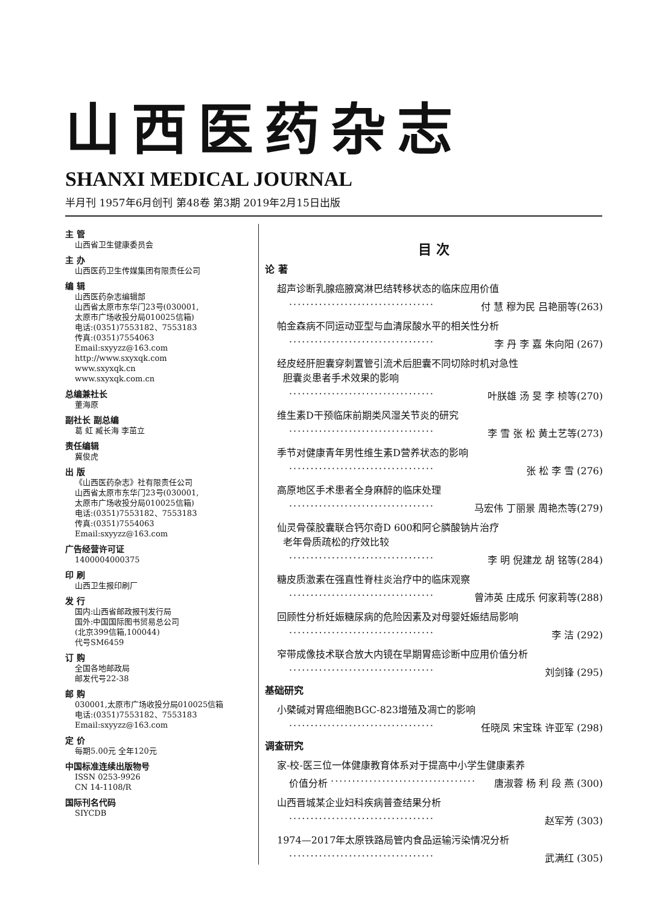山西医药杂志
SHANXI MEDICAL JOURNAL
半月刊 1957年6月创刊 第48卷 第3期 2019年2月15日出版
主 管
山西省卫生健康委员会
主 办
山西医药卫生传媒集团有限责任公司
编 辑
山西医药杂志编辑部
山西省太原市东华门23号(030001,
太原市广场收投分局010025信箱)
电话:(0351)7553182、7553183
传真:(0351)7554063
Email:sxyyzz@163.com
http://www.sxyxqk.com
www.sxyxqk.cn
www.sxyxqk.com.cn
总编兼社长
董海原
副社长 副总编
葛 虹 臧长海 李茁立
责任编辑
冀俊虎
出 版
《山西医药杂志》社有限责任公司
山西省太原市东华门23号(030001,
太原市广场收投分局010025信箱)
电话:(0351)7553182、7553183
传真:(0351)7554063
Email:sxyyzz@163.com
广告经营许可证
1400004000375
印 刷
山西卫生报印刷厂
发 行
国内:山西省邮政报刊发行局
国外:中国国际图书贸易总公司
(北京399信箱,100044)
代号SM6459
订 购
全国各地邮政局
邮发代号22-38
邮 购
030001,太原市广场收投分局010025信箱
电话:(0351)7553182、7553183
Email:sxyyzz@163.com
定 价
每期5.00元 全年120元
中国标准连续出版物号
ISSN 0253-9926
CN 14-1108/R
国际刊名代码
SIYCDB
目 次
论 著
超声诊断乳腺癌腋窝淋巴结转移状态的临床应用价值
·································· 付 慧 穆为民 吕艳丽等(263)
帕金森病不同运动亚型与血清尿酸水平的相关性分析
·································· 李 丹 李 嘉 朱向阳 (267)
经皮经肝胆囊穿刺置管引流术后胆囊不同切除时机对急性
胆囊炎患者手术效果的影响
·································· 叶朕雄 汤 旻 李 桢等(270)
维生素D干预临床前期类风湿关节炎的研究
·································· 李 雪 张 松 黄土艺等(273)
季节对健康青年男性维生素D营养状态的影响
·································· 张 松 李 雪 (276)
高原地区手术患者全身麻醉的临床处理
·································· 马宏伟 丁丽景 周艳杰等(279)
仙灵骨葆胶囊联合钙尔奇D 600和阿仑膦酸钠片治疗
老年骨质疏松的疗效比较
·································· 李 明 倪建龙 胡 铭等(284)
糖皮质激素在强直性脊柱炎治疗中的临床观察
·································· 曾沛英 庄成乐 何家莉等(288)
回顾性分析妊娠糖尿病的危险因素及对母婴妊娠结局影响
·································· 李 洁 (292)
窄带成像技术联合放大内镜在早期胃癌诊断中应用价值分析
·································· 刘剑锋 (295)
基础研究
小檗碱对胃癌细胞BGC-823增殖及凋亡的影响
·································· 任晓凤 宋宝珠 许亚军 (298)
调查研究
家-校-医三位一体健康教育体系对于提高中小学生健康素养
价值分析 ·································· 唐淑蓉 杨 利 段 燕 (300)
山西晋城某企业妇科疾病普查结果分析
·································· 赵军芳 (303)
1974—2017年太原铁路局管内食品运输污染情况分析
·································· 武满红 (305)